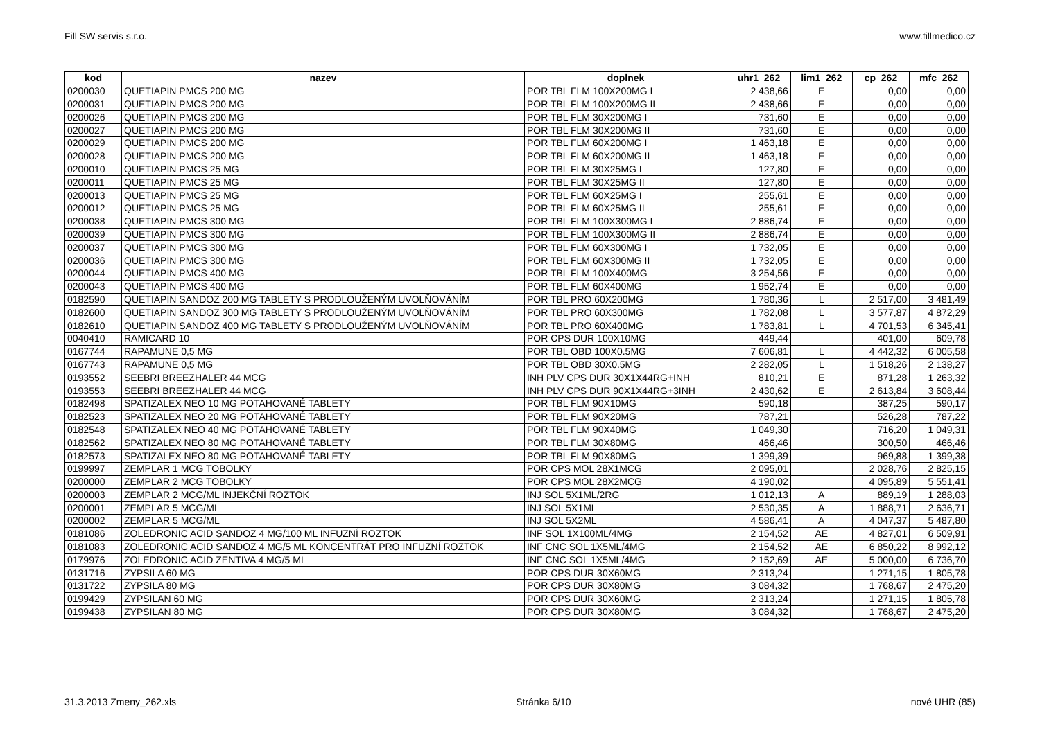Fill SW servis s.r.o. www.fillmedico.cz
| kod | nazev | doplnek | uhr1_262 | lim1_262 | cp_262 | mfc_262 |
| --- | --- | --- | --- | --- | --- | --- |
| 0200030 | QUETIAPIN PMCS 200 MG | POR TBL FLM 100X200MG I | 2 438,66 | E | 0,00 | 0,00 |
| 0200031 | QUETIAPIN PMCS 200 MG | POR TBL FLM 100X200MG II | 2 438,66 | E | 0,00 | 0,00 |
| 0200026 | QUETIAPIN PMCS 200 MG | POR TBL FLM 30X200MG I | 731,60 | E | 0,00 | 0,00 |
| 0200027 | QUETIAPIN PMCS 200 MG | POR TBL FLM 30X200MG II | 731,60 | E | 0,00 | 0,00 |
| 0200029 | QUETIAPIN PMCS 200 MG | POR TBL FLM 60X200MG I | 1 463,18 | E | 0,00 | 0,00 |
| 0200028 | QUETIAPIN PMCS 200 MG | POR TBL FLM 60X200MG II | 1 463,18 | E | 0,00 | 0,00 |
| 0200010 | QUETIAPIN PMCS 25 MG | POR TBL FLM 30X25MG I | 127,80 | E | 0,00 | 0,00 |
| 0200011 | QUETIAPIN PMCS 25 MG | POR TBL FLM 30X25MG II | 127,80 | E | 0,00 | 0,00 |
| 0200013 | QUETIAPIN PMCS 25 MG | POR TBL FLM 60X25MG I | 255,61 | E | 0,00 | 0,00 |
| 0200012 | QUETIAPIN PMCS 25 MG | POR TBL FLM 60X25MG II | 255,61 | E | 0,00 | 0,00 |
| 0200038 | QUETIAPIN PMCS 300 MG | POR TBL FLM 100X300MG I | 2 886,74 | E | 0,00 | 0,00 |
| 0200039 | QUETIAPIN PMCS 300 MG | POR TBL FLM 100X300MG II | 2 886,74 | E | 0,00 | 0,00 |
| 0200037 | QUETIAPIN PMCS 300 MG | POR TBL FLM 60X300MG I | 1 732,05 | E | 0,00 | 0,00 |
| 0200036 | QUETIAPIN PMCS 300 MG | POR TBL FLM 60X300MG II | 1 732,05 | E | 0,00 | 0,00 |
| 0200044 | QUETIAPIN PMCS 400 MG | POR TBL FLM 100X400MG | 3 254,56 | E | 0,00 | 0,00 |
| 0200043 | QUETIAPIN PMCS 400 MG | POR TBL FLM 60X400MG | 1 952,74 | E | 0,00 | 0,00 |
| 0182590 | QUETIAPIN SANDOZ 200 MG TABLETY S PRODLOUŽENÝM UVOLŇOVÁNÍM | POR TBL PRO 60X200MG | 1 780,36 | L | 2 517,00 | 3 481,49 |
| 0182600 | QUETIAPIN SANDOZ 300 MG TABLETY S PRODLOUŽENÝM UVOLŇOVÁNÍM | POR TBL PRO 60X300MG | 1 782,08 | L | 3 577,87 | 4 872,29 |
| 0182610 | QUETIAPIN SANDOZ 400 MG TABLETY S PRODLOUŽENÝM UVOLŇOVÁNÍM | POR TBL PRO 60X400MG | 1 783,81 | L | 4 701,53 | 6 345,41 |
| 0040410 | RAMICARD 10 | POR CPS DUR 100X10MG | 449,44 | | 401,00 | 609,78 |
| 0167744 | RAPAMUNE 0,5 MG | POR TBL OBD 100X0.5MG | 7 606,81 | L | 4 442,32 | 6 005,58 |
| 0167743 | RAPAMUNE 0,5 MG | POR TBL OBD 30X0.5MG | 2 282,05 | L | 1 518,26 | 2 138,27 |
| 0193552 | SEEBRI BREEZHALER 44 MCG | INH PLV CPS DUR 30X1X44RG+INH | 810,21 | E | 871,28 | 1 263,32 |
| 0193553 | SEEBRI BREEZHALER 44 MCG | INH PLV CPS DUR 90X1X44RG+3INH | 2 430,62 | E | 2 613,84 | 3 608,44 |
| 0182498 | SPATIZALEX NEO 10 MG POTAHOVANÉ TABLETY | POR TBL FLM 90X10MG | 590,18 | | 387,25 | 590,17 |
| 0182523 | SPATIZALEX NEO 20 MG POTAHOVANÉ TABLETY | POR TBL FLM 90X20MG | 787,21 | | 526,28 | 787,22 |
| 0182548 | SPATIZALEX NEO 40 MG POTAHOVANÉ TABLETY | POR TBL FLM 90X40MG | 1 049,30 | | 716,20 | 1 049,31 |
| 0182562 | SPATIZALEX NEO 80 MG POTAHOVANÉ TABLETY | POR TBL FLM 30X80MG | 466,46 | | 300,50 | 466,46 |
| 0182573 | SPATIZALEX NEO 80 MG POTAHOVANÉ TABLETY | POR TBL FLM 90X80MG | 1 399,39 | | 969,88 | 1 399,38 |
| 0199997 | ZEMPLAR 1 MCG TOBOLKY | POR CPS MOL 28X1MCG | 2 095,01 | | 2 028,76 | 2 825,15 |
| 0200000 | ZEMPLAR 2 MCG TOBOLKY | POR CPS MOL 28X2MCG | 4 190,02 | | 4 095,89 | 5 551,41 |
| 0200003 | ZEMPLAR 2 MCG/ML INJEKČNÍ ROZTOK | INJ SOL 5X1ML/2RG | 1 012,13 | A | 889,19 | 1 288,03 |
| 0200001 | ZEMPLAR 5 MCG/ML | INJ SOL 5X1ML | 2 530,35 | A | 1 888,71 | 2 636,71 |
| 0200002 | ZEMPLAR 5 MCG/ML | INJ SOL 5X2ML | 4 586,41 | A | 4 047,37 | 5 487,80 |
| 0181086 | ZOLEDRONIC ACID SANDOZ 4 MG/100 ML INFUZNÍ ROZTOK | INF SOL 1X100ML/4MG | 2 154,52 | AE | 4 827,01 | 6 509,91 |
| 0181083 | ZOLEDRONIC ACID SANDOZ 4 MG/5 ML KONCENTRÁT PRO INFUZNÍ ROZTOK | INF CNC SOL 1X5ML/4MG | 2 154,52 | AE | 6 850,22 | 8 992,12 |
| 0179976 | ZOLEDRONIC ACID ZENTIVA 4 MG/5 ML | INF CNC SOL 1X5ML/4MG | 2 152,69 | AE | 5 000,00 | 6 736,70 |
| 0131716 | ZYPSILA 60 MG | POR CPS DUR 30X60MG | 2 313,24 | | 1 271,15 | 1 805,78 |
| 0131722 | ZYPSILA 80 MG | POR CPS DUR 30X80MG | 3 084,32 | | 1 768,67 | 2 475,20 |
| 0199429 | ZYPSILAN 60 MG | POR CPS DUR 30X60MG | 2 313,24 | | 1 271,15 | 1 805,78 |
| 0199438 | ZYPSILAN 80 MG | POR CPS DUR 30X80MG | 3 084,32 | | 1 768,67 | 2 475,20 |
31.3.2013 Zmeny_262.xls Stránka 6/10 nové UHR (85)